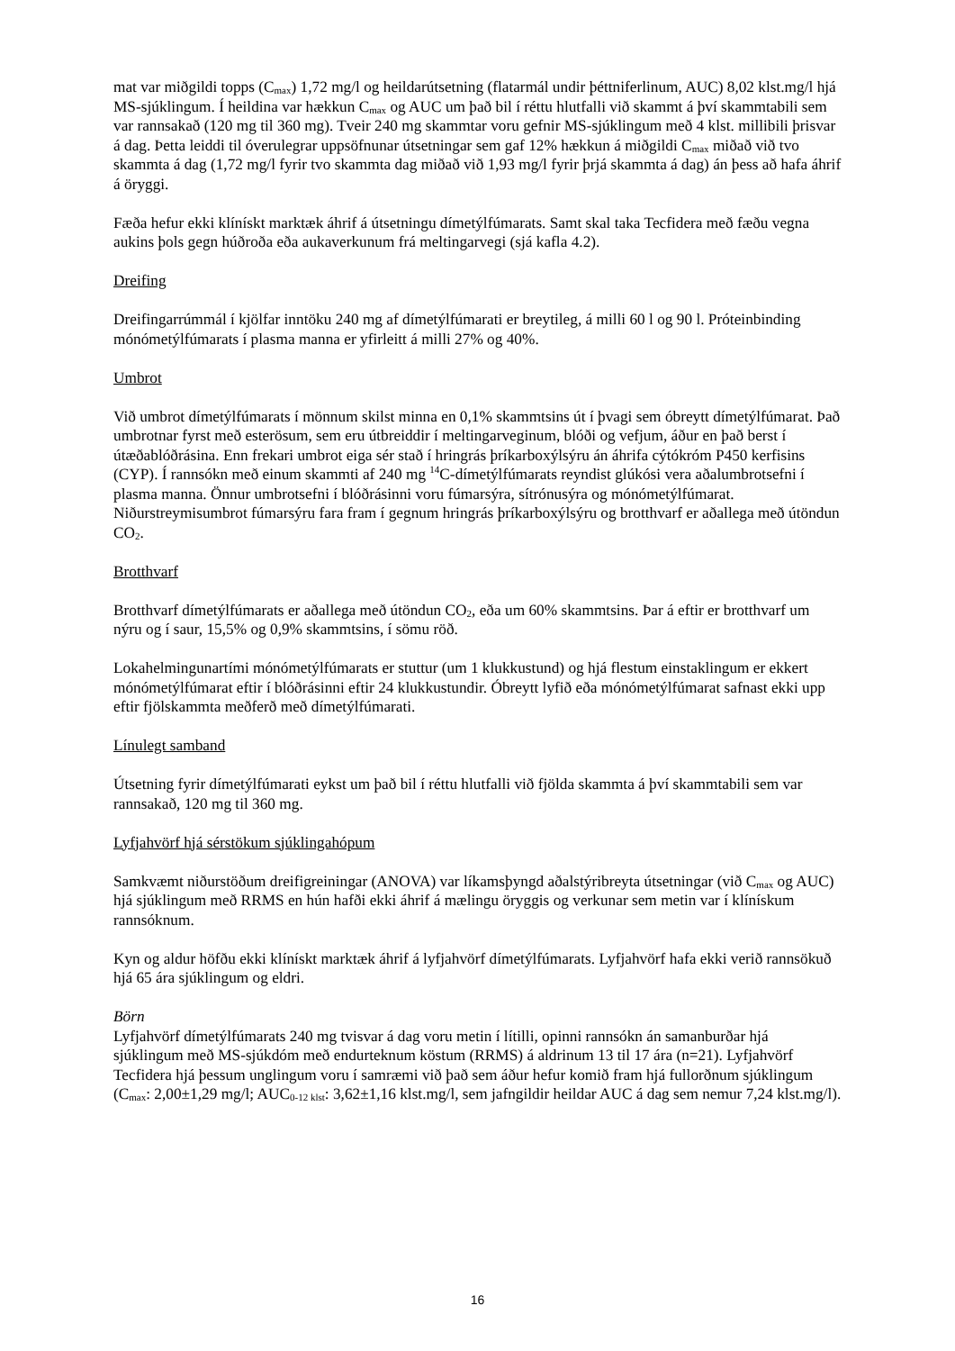mat var miðgildi topps (C<sub>max</sub>) 1,72 mg/l og heildarútsetning (flatarmál undir þéttniferlinum, AUC) 8,02 klst.mg/l hjá MS-sjúklingum. Í heildina var hækkun C<sub>max</sub> og AUC um það bil í réttu hlutfalli við skammt á því skammtabili sem var rannsakað (120 mg til 360 mg). Tveir 240 mg skammtar voru gefnir MS-sjúklingum með 4 klst. millibili þrisvar á dag. Þetta leiddi til óverulegrar uppsöfnunar útsetningar sem gaf 12% hækkun á miðgildi C<sub>max</sub> miðað við tvo skammta á dag (1,72 mg/l fyrir tvo skammta dag miðað við 1,93 mg/l fyrir þrjá skammta á dag) án þess að hafa áhrif á öryggi.
Fæða hefur ekki klínískt marktæk áhrif á útsetningu dímetýlfúmarats. Samt skal taka Tecfidera með fæðu vegna aukins þols gegn húðroða eða aukaverkunum frá meltingarvegi (sjá kafla 4.2).
Dreifing
Dreifingarrúmmál í kjölfar inntöku 240 mg af dímetýlfúmarati er breytileg, á milli 60 l og 90 l. Próteinbinding mónómetýlfúmarats í plasma manna er yfirleitt á milli 27% og 40%.
Umbrot
Við umbrot dímetýlfúmarats í mönnum skilst minna en 0,1% skammtsins út í þvagi sem óbreytt dímetýlfúmarat. Það umbrotnar fyrst með esterösum, sem eru útbreiddir í meltingarveginum, blóði og vefjum, áður en það berst í útæðablóðrásina. Enn frekari umbrot eiga sér stað í hringrás þríkarboxýlsýru án áhrifa cýtókróm P450 kerfisins (CYP). Í rannsókn með einum skammti af 240 mg <sup>14</sup>C-dímetýlfúmarats reyndist glúkósi vera aðalumbrotsefni í plasma manna. Önnur umbrotsefni í blóðrásinni voru fúmarsýra, sítrónusýra og mónómetýlfúmarat. Niðurstreymisumbrot fúmarsýru fara fram í gegnum hringrás þríkarboxýlsýru og brotthvarf er aðallega með útöndun CO<sub>2</sub>.
Brotthvarf
Brotthvarf dímetýlfúmarats er aðallega með útöndun CO<sub>2</sub>, eða um 60% skammtsins. Þar á eftir er brotthvarf um nýru og í saur, 15,5% og 0,9% skammtsins, í sömu röð.
Lokahelmingunartími mónómetýlfúmarats er stuttur (um 1 klukkustund) og hjá flestum einstaklingum er ekkert mónómetýlfúmarat eftir í blóðrásinni eftir 24 klukkustundir. Óbreytt lyfið eða mónómetýlfúmarat safnast ekki upp eftir fjölskammta meðferð með dímetýlfúmarati.
Línulegt samband
Útsetning fyrir dímetýlfúmarati eykst um það bil í réttu hlutfalli við fjölda skammta á því skammtabili sem var rannsakað, 120 mg til 360 mg.
Lyfjahvörf hjá sérstökum sjúklingahópum
Samkvæmt niðurstöðum dreifigreiningar (ANOVA) var líkamsþyngd aðalstýribreyta útsetningar (við C<sub>max</sub> og AUC) hjá sjúklingum með RRMS en hún hafði ekki áhrif á mælingu öryggis og verkunar sem metin var í klínískum rannsóknum.
Kyn og aldur höfðu ekki klínískt marktæk áhrif á lyfjahvörf dímetýlfúmarats. Lyfjahvörf hafa ekki verið rannsökuð hjá 65 ára sjúklingum og eldri.
Börn
Lyfjahvörf dímetýlfúmarats 240 mg tvisvar á dag voru metin í lítilli, opinni rannsókn án samanburðar hjá sjúklingum með MS-sjúkdóm með endurteknum köstum (RRMS) á aldrinum 13 til 17 ára (n=21). Lyfjahvörf Tecfidera hjá þessum unglingum voru í samræmi við það sem áður hefur komið fram hjá fullorðnum sjúklingum (C<sub>max</sub>: 2,00±1,29 mg/l; AUC<sub>0-12 klst</sub>: 3,62±1,16 klst.mg/l, sem jafngildir heildar AUC á dag sem nemur 7,24 klst.mg/l).
16